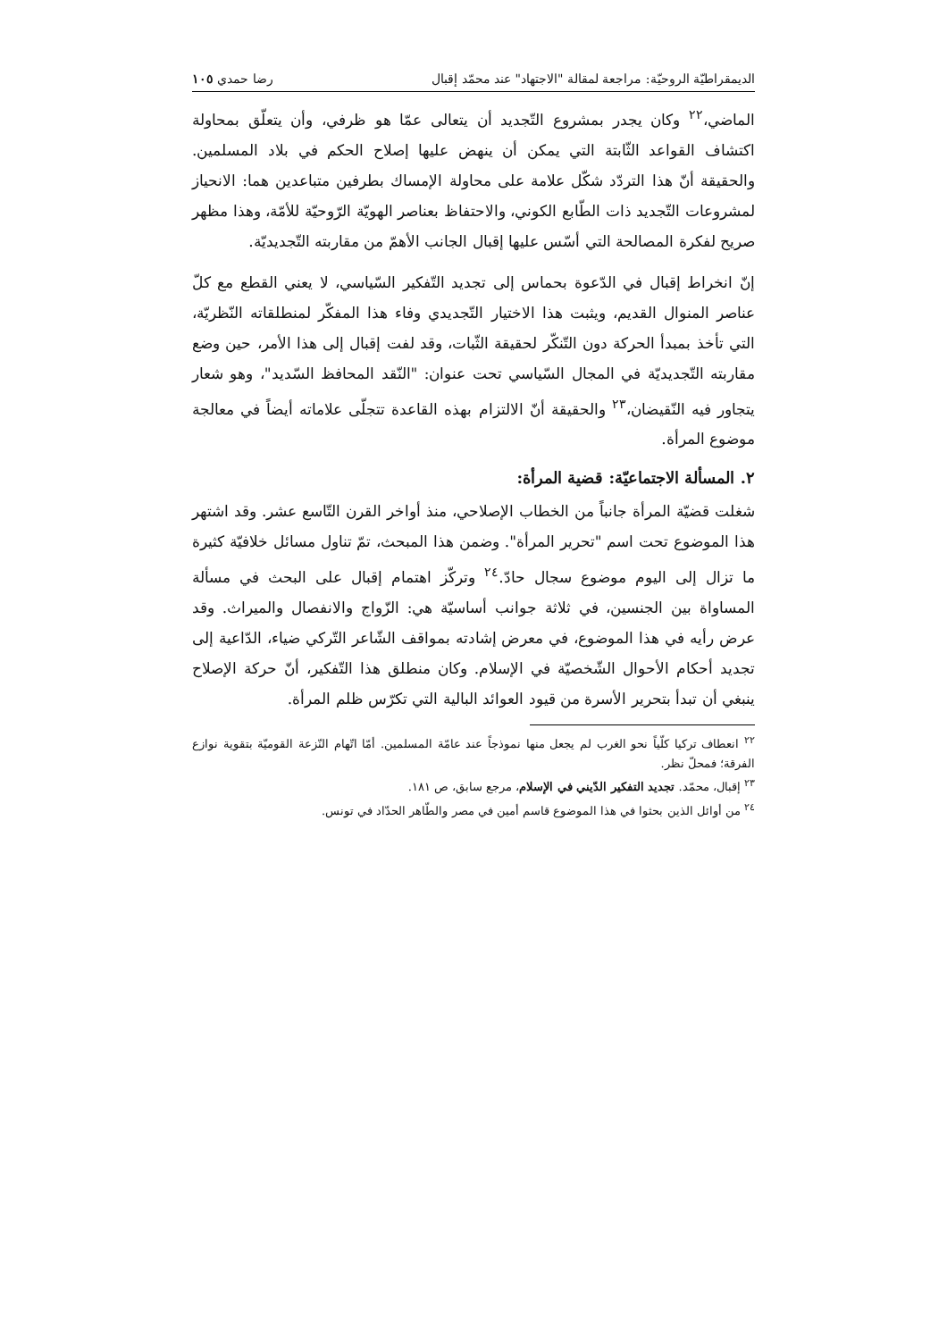الديمقراطيّة الروحيّة: مراجعة لمقالة "الاجتهاد" عند محمّد إقبال رضا حمدي ١٠٥
الماضي،<sup>٢٢</sup> وكان يجدر بمشروع التّجديد أن يتعالى عمّا هو ظرفي، وأن يتعلّق بمحاولة اكتشاف القواعد الثّابتة التي يمكن أن ينهض عليها إصلاح الحكم في بلاد المسلمين. والحقيقة أنّ هذا التردّد شكّل علامة على محاولة الإمساك بطرفين متباعدين هما: الانحياز لمشروعات التّجديد ذات الطّابع الكوني، والاحتفاظ بعناصر الهويّة الرّوحيّة للأمّة، وهذا مظهر صريح لفكرة المصالحة التي أسّس عليها إقبال الجانب الأهمّ من مقاربته التّجديديّة.
إنّ انخراط إقبال في الدّعوة بحماس إلى تجديد التّفكير السّياسي، لا يعني القطع مع كلّ عناصر المنوال القديم، ويثبت هذا الاختيار التّجديدي وفاء هذا المفكّر لمنطلقاته النّظريّة، التي تأخذ بمبدأ الحركة دون التّنكّر لحقيقة الثّبات، وقد لفت إقبال إلى هذا الأمر، حين وضع مقاربته التّجديديّة في المجال السّياسي تحت عنوان: "النّقد المحافظ السّديد"، وهو شعار يتجاور فيه النّقيضان،<sup>٢٣</sup> والحقيقة أنّ الالتزام بهذه القاعدة تتجلّى علاماته أيضاً في معالجة موضوع المرأة.
٢. المسألة الاجتماعيّة: قضية المرأة:
شغلت قضيّة المرأة جانباً من الخطاب الإصلاحي، منذ أواخر القرن التّاسع عشر. وقد اشتهر هذا الموضوع تحت اسم "تحرير المرأة". وضمن هذا المبحث، تمّ تناول مسائل خلافيّة كثيرة ما تزال إلى اليوم موضوع سجال حادّ.<sup>٢٤</sup> وتركّز اهتمام إقبال على البحث في مسألة المساواة بين الجنسين، في ثلاثة جوانب أساسيّة هي: الزّواج والانفصال والميراث. وقد عرض رأيه في هذا الموضوع، في معرض إشادته بمواقف الشّاعر التّركي ضياء، الدّاعية إلى تجديد أحكام الأحوال الشّخصيّة في الإسلام. وكان منطلق هذا التّفكير، أنّ حركة الإصلاح ينبغي أن تبدأ بتحرير الأسرة من قيود العوائد البالية التي تكرّس ظلم المرأة.
<sup>٢٢</sup> انعطاف تركيا كلّياً نحو الغرب لم يجعل منها نموذجاً عند عامّة المسلمين. أمّا اتّهام النّزعة القوميّة بتقوية نوازع الفرقة؛ فمحلّ نظر.
<sup>٢٣</sup> إقبال، محمّد. تجديد التفكير الدّيني في الإسلام، مرجع سابق، ص ١٨١.
<sup>٢٤</sup> من أوائل الذين بحثوا في هذا الموضوع قاسم أمين في مصر والطّاهر الحدّاد في تونس.